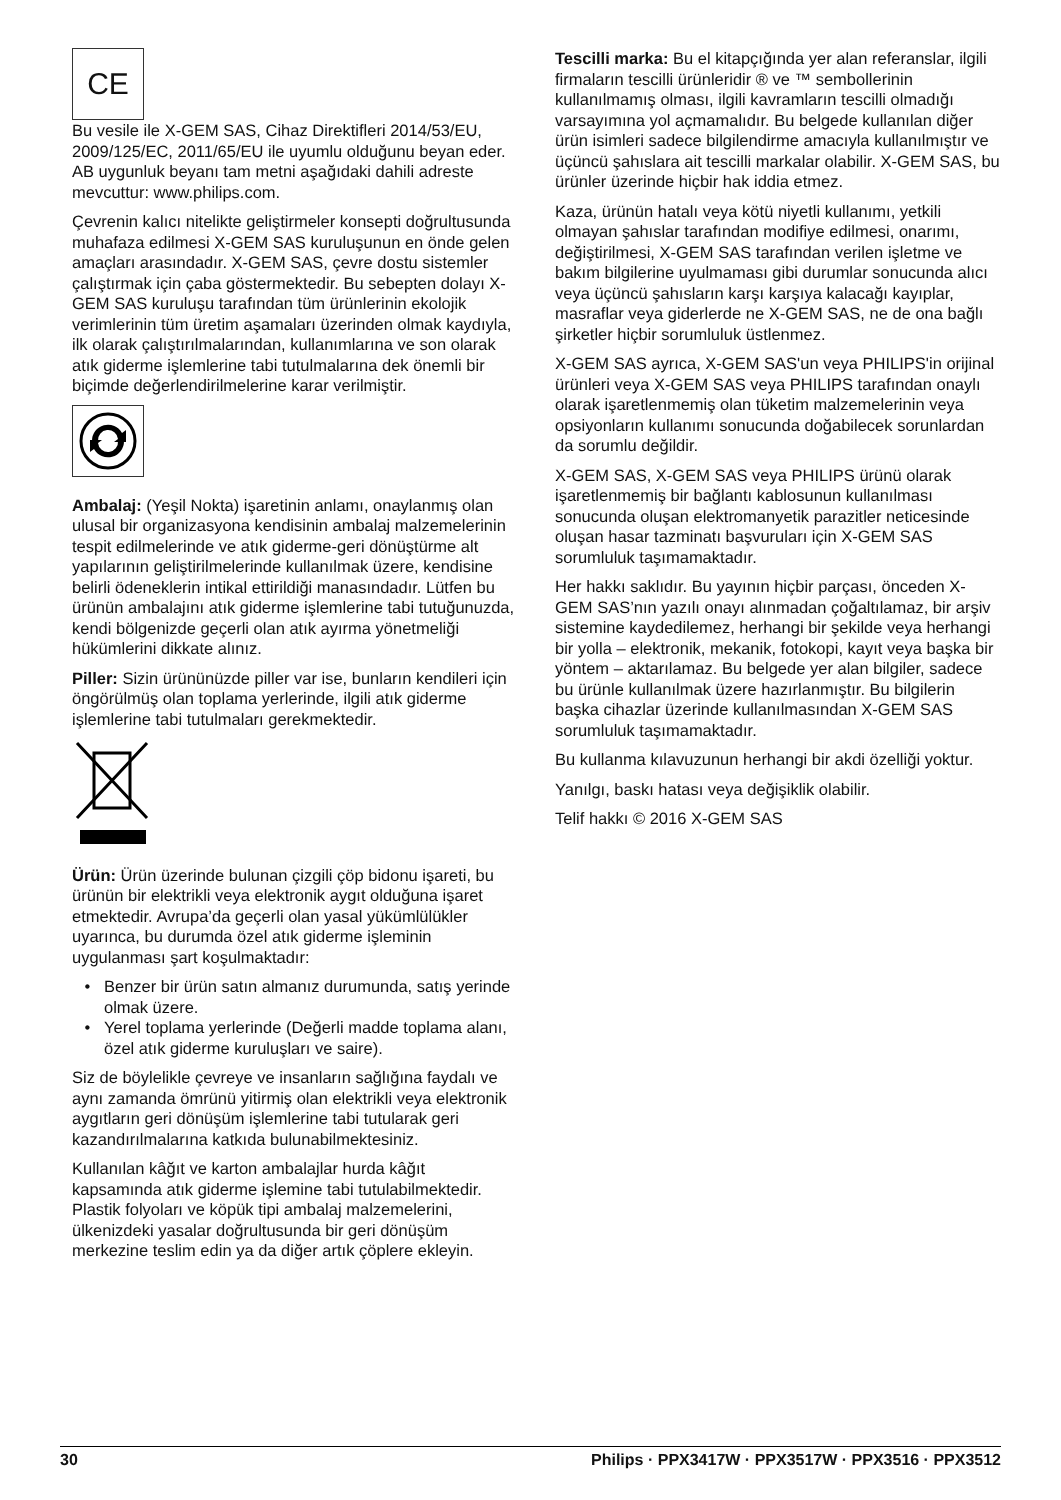CE
Bu vesile ile X-GEM SAS, Cihaz Direktifleri 2014/53/EU, 2009/125/EC, 2011/65/EU ile uyumlu olduğunu beyan eder.
AB uygunluk beyanı tam metni aşağıdaki dahili adreste mevcuttur: www.philips.com.
Çevrenin kalıcı nitelikte geliştirmeler konsepti doğrultusunda muhafaza edilmesi X-GEM SAS kuruluşunun en önde gelen amaçları arasındadır. X-GEM SAS, çevre dostu sistemler çalıştırmak için çaba göstermektedir. Bu sebepten dolayı X-GEM SAS kuruluşu tarafından tüm ürünlerinin ekolojik verimlerinin tüm üretim aşamaları üzerinden olmak kaydıyla, ilk olarak çalıştırılmalarından, kullanımlarına ve son olarak atık giderme işlemlerine tabi tutulmalarına dek önemli bir biçimde değerlendirilmelerine karar verilmiştir.
Ambalaj: (Yeşil Nokta) işaretinin anlamı, onaylanmış olan ulusal bir organizasyona kendisinin ambalaj malzemelerinin tespit edilmelerinde ve atık giderme-geri dönüştürme alt yapılarının geliştirilmelerinde kullanılmak üzere, kendisine belirli ödeneklerin intikal ettirildiği manasındadır. Lütfen bu ürünün ambalajını atık giderme işlemlerine tabi tutuğunuzda, kendi bölgenizde geçerli olan atık ayırma yönetmeliği hükümlerini dikkate alınız.
Piller: Sizin ürününüzde piller var ise, bunların kendileri için öngörülmüş olan toplama yerlerinde, ilgili atık giderme işlemlerine tabi tutulmaları gerekmektedir.
Ürün: Ürün üzerinde bulunan çizgili çöp bidonu işareti, bu ürünün bir elektrikli veya elektronik aygıt olduğuna işaret etmektedir. Avrupa’da geçerli olan yasal yükümlülükler uyarınca, bu durumda özel atık giderme işleminin uygulanması şart koşulmaktadır:
Benzer bir ürün satın almanız durumunda, satış yerinde olmak üzere.
Yerel toplama yerlerinde (Değerli madde toplama alanı, özel atık giderme kuruluşları ve saire).
Siz de böylelikle çevreye ve insanların sağlığına faydalı ve aynı zamanda ömrünü yitirmiş olan elektrikli veya elektronik aygıtların geri dönüşüm işlemlerine tabi tutularak geri kazandırılmalarına katkıda bulunabilmektesiniz.
Kullanılan kâğıt ve karton ambalajlar hurda kâğıt kapsamında atık giderme işlemine tabi tutulabilmektedir. Plastik folyoları ve köpük tipi ambalaj malzemelerini, ülkenizdeki yasalar doğrultusunda bir geri dönüşüm merkezine teslim edin ya da diğer artık çöplere ekleyin.
Tescilli marka: Bu el kitapçığında yer alan referanslar, ilgili firmaların tescilli ürünleridir ® ve ™ sembollerinin kullanılmamış olması, ilgili kavramların tescilli olmadığı varsayımına yol açmamalıdır. Bu belgede kullanılan diğer ürün isimleri sadece bilgilendirme amacıyla kullanılmıştır ve üçüncü şahıslara ait tescilli markalar olabilir. X-GEM SAS, bu ürünler üzerinde hiçbir hak iddia etmez.
Kaza, ürünün hatalı veya kötü niyetli kullanımı, yetkili olmayan şahıslar tarafından modifiye edilmesi, onarımı, değiştirilmesi, X-GEM SAS tarafından verilen işletme ve bakım bilgilerine uyulmaması gibi durumlar sonucunda alıcı veya üçüncü şahısların karşı karşıya kalacağı kayıplar, masraflar veya giderlerde ne X-GEM SAS, ne de ona bağlı şirketler hiçbir sorumluluk üstlenmez.
X-GEM SAS ayrıca, X-GEM SAS'un veya PHILIPS'in orijinal ürünleri veya X-GEM SAS veya PHILIPS tarafından onaylı olarak işaretlenmemiş olan tüketim malzemelerinin veya opsiyonların kullanımı sonucunda doğabilecek sorunlardan da sorumlu değildir.
X-GEM SAS, X-GEM SAS veya PHILIPS ürünü olarak işaretlenmemiş bir bağlantı kablosunun kullanılması sonucunda oluşan elektromanyetik parazitler neticesinde oluşan hasar tazminatı başvuruları için X-GEM SAS sorumluluk taşımamaktadır.
Her hakkı saklıdır. Bu yayının hiçbir parçası, önceden X-GEM SAS’nın yazılı onayı alınmadan çoğaltılamaz, bir arşiv sistemine kaydedilemez, herhangi bir şekilde veya herhangi bir yolla – elektronik, mekanik, fotokopi, kayıt veya başka bir yöntem – aktarılamaz. Bu belgede yer alan bilgiler, sadece bu ürünle kullanılmak üzere hazırlanmıştır. Bu bilgilerin başka cihazlar üzerinde kullanılmasından X-GEM SAS sorumluluk taşımamaktadır.
Bu kullanma kılavuzunun herhangi bir akdi özelliği yoktur.
Yanılgı, baskı hatası veya değişiklik olabilir.
Telif hakkı © 2016 X-GEM SAS
30 Philips · PPX3417W · PPX3517W · PPX3516 · PPX3512